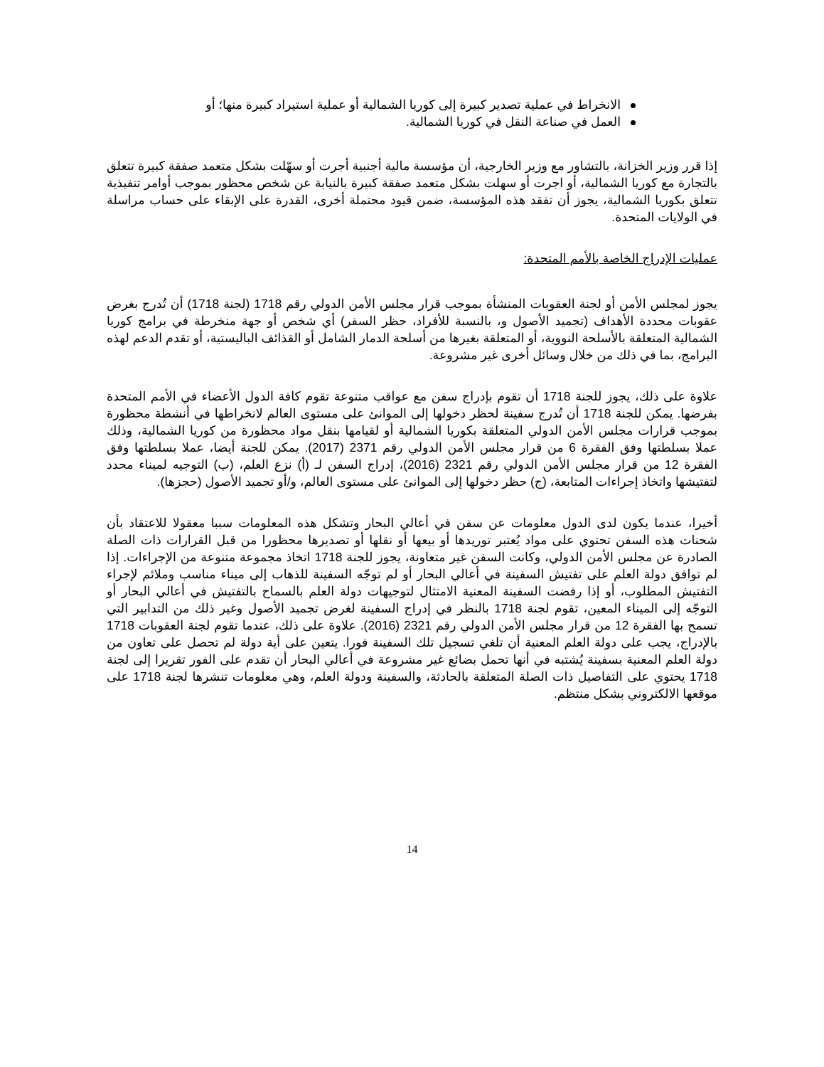الانخراط في عملية تصدير كبيرة إلى كوريا الشمالية أو عملية استيراد كبيرة منها؛ أو
العمل في صناعة النقل في كوريا الشمالية.
إذا قرر وزير الخزانة، بالتشاور مع وزير الخارجية، أن مؤسسة مالية أجنبية أجرت أو سهّلت بشكل متعمد صفقة كبيرة تتعلق بالتجارة مع كوريا الشمالية، أو اجرت أو سهلت بشكل متعمد صفقة كبيرة بالنيابة عن شخص محظور بموجب أوامر تنفيذية تتعلق بكوريا الشمالية، يجوز أن تفقد هذه المؤسسة، ضمن قيود محتملة أخرى، القدرة على الإبقاء على حساب مراسلة في الولايات المتحدة.
عمليات الإدراج الخاصة بالأمم المتحدة:
يجوز لمجلس الأمن أو لجنة العقوبات المنشأة بموجب قرار مجلس الأمن الدولي رقم 1718 (لجنة 1718) أن تُدرج بغرض عقوبات محددة الأهداف (تجميد الأصول و، بالنسبة للأفراد، حظر السفر) أي شخص أو جهة منخرطة في برامج كوريا الشمالية المتعلقة بالأسلحة النووية، أو المتعلقة بغيرها من أسلحة الدمار الشامل أو القذائف الباليستية، أو تقدم الدعم لهذه البرامج، بما في ذلك من خلال وسائل أخرى غير مشروعة.
علاوة على ذلك، يجوز للجنة 1718 أن تقوم بإدراج سفن مع عواقب متنوعة تقوم كافة الدول الأعضاء في الأمم المتحدة بفرضها. يمكن للجنة 1718 أن تُدرج سفينة لحظر دخولها إلى الموانئ على مستوى العالم لانخراطها في أنشطة محظورة بموجب قرارات مجلس الأمن الدولي المتعلقة بكوريا الشمالية أو لقيامها بنقل مواد محظورة من كوريا الشمالية، وذلك عملا بسلطتها وفق الفقرة 6 من قرار مجلس الأمن الدولي رقم 2371 (2017). يمكن للجنة أيضا، عملا بسلطتها وفق الفقرة 12 من قرار مجلس الأمن الدولي رقم 2321 (2016)، إدراج السفن لـ (أ) نزع العلم، (ب) التوجيه لميناء محدد لتفتيشها واتخاذ إجراءات المتابعة، (ج) حظر دخولها إلى الموانئ على مستوى العالم، و/أو تجميد الأصول (حجزها).
أخيرا، عندما يكون لدى الدول معلومات عن سفن في أعالي البحار وتشكل هذه المعلومات سببا معقولا للاعتقاد بأن شحنات هذه السفن تحتوي على مواد يُعتبر توريدها أو بيعها أو نقلها أو تصديرها محظورا من قبل القرارات ذات الصلة الصادرة عن مجلس الأمن الدولي، وكانت السفن غير متعاونة، يجوز للجنة 1718 اتخاذ مجموعة متنوعة من الإجراءات. إذا لم توافق دولة العلم على تفتيش السفينة في أعالي البحار أو لم توجّه السفينة للذهاب إلى ميناء مناسب وملائم لإجراء التفتيش المطلوب، أو إذا رفضت السفينة المعنية الامتثال لتوجيهات دولة العلم بالسماح بالتفتيش في أعالي البحار أو التوجّه إلى الميناء المعين، تقوم لجنة 1718 بالنظر في إدراج السفينة لغرض تجميد الأصول وغير ذلك من التدابير التي تسمح بها الفقرة 12 من قرار مجلس الأمن الدولي رقم 2321 (2016). علاوة على ذلك، عندما تقوم لجنة العقوبات 1718 بالإدراج، يجب على دولة العلم المعنية أن تلغي تسجيل تلك السفينة فورا. يتعين على أية دولة لم تحصل على تعاون من دولة العلم المعنية بسفينة يُشتبه في أنها تحمل بضائع غير مشروعة في أعالي البحار أن تقدم على الفور تقريرا إلى لجنة 1718 يحتوي على التفاصيل ذات الصلة المتعلقة بالحادثة، والسفينة ودولة العلم، وهي معلومات تنشرها لجنة 1718 على موقعها الالكتروني بشكل منتظم.
14